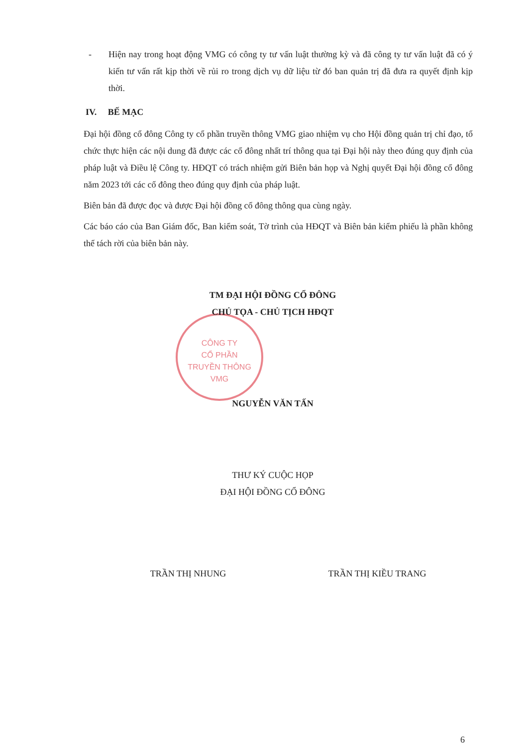CÔNG TY
CỔ PHẦN
TRUYỀN THÔNG
VMG
- Hiện nay trong hoạt động VMG có công ty tư vấn luật thường kỳ và đã công ty tư vấn luật đã có ý kiến tư vấn rất kịp thời về rủi ro trong dịch vụ dữ liệu từ đó ban quản trị đã đưa ra quyết định kịp thời.
IV. BẾ MẠC
Đại hội đồng cổ đông Công ty cổ phần truyền thông VMG giao nhiệm vụ cho Hội đồng quản trị chỉ đạo, tổ chức thực hiện các nội dung đã được các cổ đông nhất trí thông qua tại Đại hội này theo đúng quy định của pháp luật và Điều lệ Công ty. HĐQT có trách nhiệm gửi Biên bản họp và Nghị quyết Đại hội đồng cổ đông năm 2023 tới các cổ đông theo đúng quy định của pháp luật.
Biên bản đã được đọc và được Đại hội đồng cổ đông thông qua cùng ngày.
Các báo cáo của Ban Giám đốc, Ban kiểm soát, Tờ trình của HĐQT và Biên bản kiểm phiếu là phần không thể tách rời của biên bản này.
TM ĐẠI HỘI ĐỒNG CỔ ĐÔNG
CHỦ TỌA - CHỦ TỊCH HĐQT
NGUYỄN VĂN TẤN
THƯ KÝ CUỘC HỌP
ĐẠI HỘI ĐỒNG CỔ ĐÔNG
TRẦN THỊ NHUNG TRẦN THỊ KIỀU TRANG
6